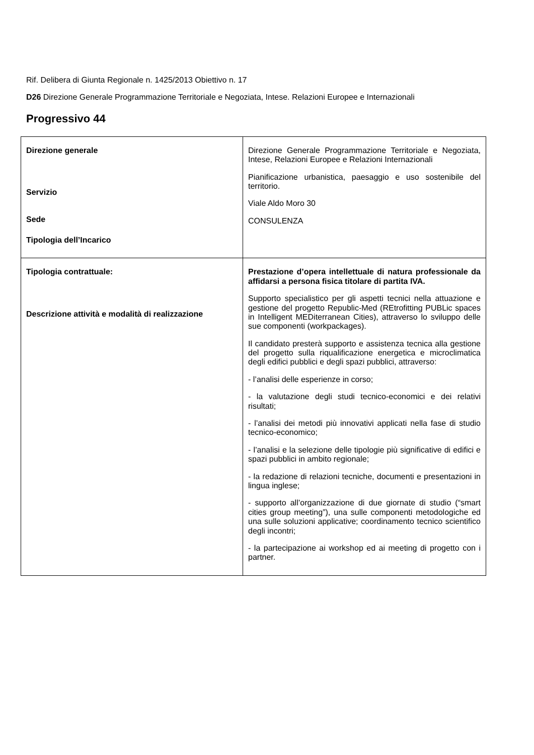Rif. Delibera di Giunta Regionale n. 1425/2013 Obiettivo n. 17
D26 Direzione Generale Programmazione Territoriale e Negoziata, Intese. Relazioni Europee e Internazionali
Progressivo 44
| Direzione generale Servizio Sede Tipologia dell’Incarico | Direzione Generale Programmazione Territoriale e Negoziata, Intese, Relazioni Europee e Relazioni Internazionali Pianificazione urbanistica, paesaggio e uso sostenibile del territorio. Viale Aldo Moro 30 CONSULENZA |
| Tipologia contrattuale: Descrizione attività e modalità di realizzazione | Prestazione d’opera intellettuale di natura professionale da affidarsi a persona fisica titolare di partita IVA. Supporto specialistico per gli aspetti tecnici nella attuazione e gestione del progetto Republic-Med (REtrofitting PUBLic spaces in Intelligent MEDiterranean Cities), attraverso lo sviluppo delle sue componenti (workpackages). Il candidato presterà supporto e assistenza tecnica alla gestione del progetto sulla riqualificazione energetica e microclimatica degli edifici pubblici e degli spazi pubblici, attraverso: - l’analisi delle esperienze in corso; - la valutazione degli studi tecnico-economici e dei relativi risultati; - l’analisi dei metodi più innovativi applicati nella fase di studio tecnico-economico; - l’analisi e la selezione delle tipologie più significative di edifici e spazi pubblici in ambito regionale; - la redazione di relazioni tecniche, documenti e presentazioni in lingua inglese; - supporto all’organizzazione di due giornate di studio (“smart cities group meeting”), una sulle componenti metodologiche ed una sulle soluzioni applicative; coordinamento tecnico scientifico degli incontri; - la partecipazione ai workshop ed ai meeting di progetto con i partner. |